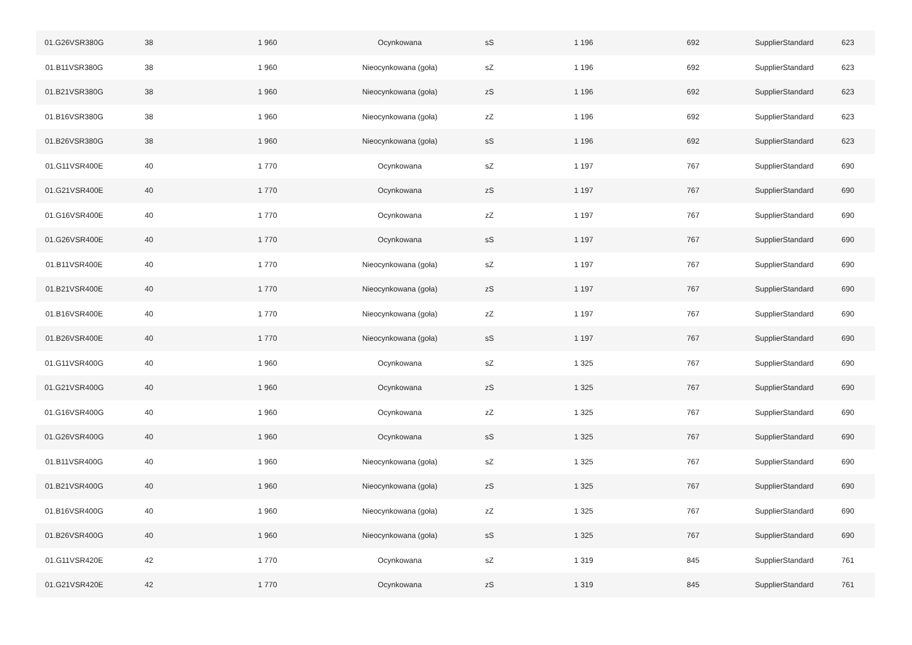| 01.G26VSR380G | 38 | 1 960 | Ocynkowana | sS | 1 196 | 692 | SupplierStandard | 623 |
| 01.B11VSR380G | 38 | 1 960 | Nieocynkowana (goła) | sZ | 1 196 | 692 | SupplierStandard | 623 |
| 01.B21VSR380G | 38 | 1 960 | Nieocynkowana (goła) | zS | 1 196 | 692 | SupplierStandard | 623 |
| 01.B16VSR380G | 38 | 1 960 | Nieocynkowana (goła) | zZ | 1 196 | 692 | SupplierStandard | 623 |
| 01.B26VSR380G | 38 | 1 960 | Nieocynkowana (goła) | sS | 1 196 | 692 | SupplierStandard | 623 |
| 01.G11VSR400E | 40 | 1 770 | Ocynkowana | sZ | 1 197 | 767 | SupplierStandard | 690 |
| 01.G21VSR400E | 40 | 1 770 | Ocynkowana | zS | 1 197 | 767 | SupplierStandard | 690 |
| 01.G16VSR400E | 40 | 1 770 | Ocynkowana | zZ | 1 197 | 767 | SupplierStandard | 690 |
| 01.G26VSR400E | 40 | 1 770 | Ocynkowana | sS | 1 197 | 767 | SupplierStandard | 690 |
| 01.B11VSR400E | 40 | 1 770 | Nieocynkowana (goła) | sZ | 1 197 | 767 | SupplierStandard | 690 |
| 01.B21VSR400E | 40 | 1 770 | Nieocynkowana (goła) | zS | 1 197 | 767 | SupplierStandard | 690 |
| 01.B16VSR400E | 40 | 1 770 | Nieocynkowana (goła) | zZ | 1 197 | 767 | SupplierStandard | 690 |
| 01.B26VSR400E | 40 | 1 770 | Nieocynkowana (goła) | sS | 1 197 | 767 | SupplierStandard | 690 |
| 01.G11VSR400G | 40 | 1 960 | Ocynkowana | sZ | 1 325 | 767 | SupplierStandard | 690 |
| 01.G21VSR400G | 40 | 1 960 | Ocynkowana | zS | 1 325 | 767 | SupplierStandard | 690 |
| 01.G16VSR400G | 40 | 1 960 | Ocynkowana | zZ | 1 325 | 767 | SupplierStandard | 690 |
| 01.G26VSR400G | 40 | 1 960 | Ocynkowana | sS | 1 325 | 767 | SupplierStandard | 690 |
| 01.B11VSR400G | 40 | 1 960 | Nieocynkowana (goła) | sZ | 1 325 | 767 | SupplierStandard | 690 |
| 01.B21VSR400G | 40 | 1 960 | Nieocynkowana (goła) | zS | 1 325 | 767 | SupplierStandard | 690 |
| 01.B16VSR400G | 40 | 1 960 | Nieocynkowana (goła) | zZ | 1 325 | 767 | SupplierStandard | 690 |
| 01.B26VSR400G | 40 | 1 960 | Nieocynkowana (goła) | sS | 1 325 | 767 | SupplierStandard | 690 |
| 01.G11VSR420E | 42 | 1 770 | Ocynkowana | sZ | 1 319 | 845 | SupplierStandard | 761 |
| 01.G21VSR420E | 42 | 1 770 | Ocynkowana | zS | 1 319 | 845 | SupplierStandard | 761 |